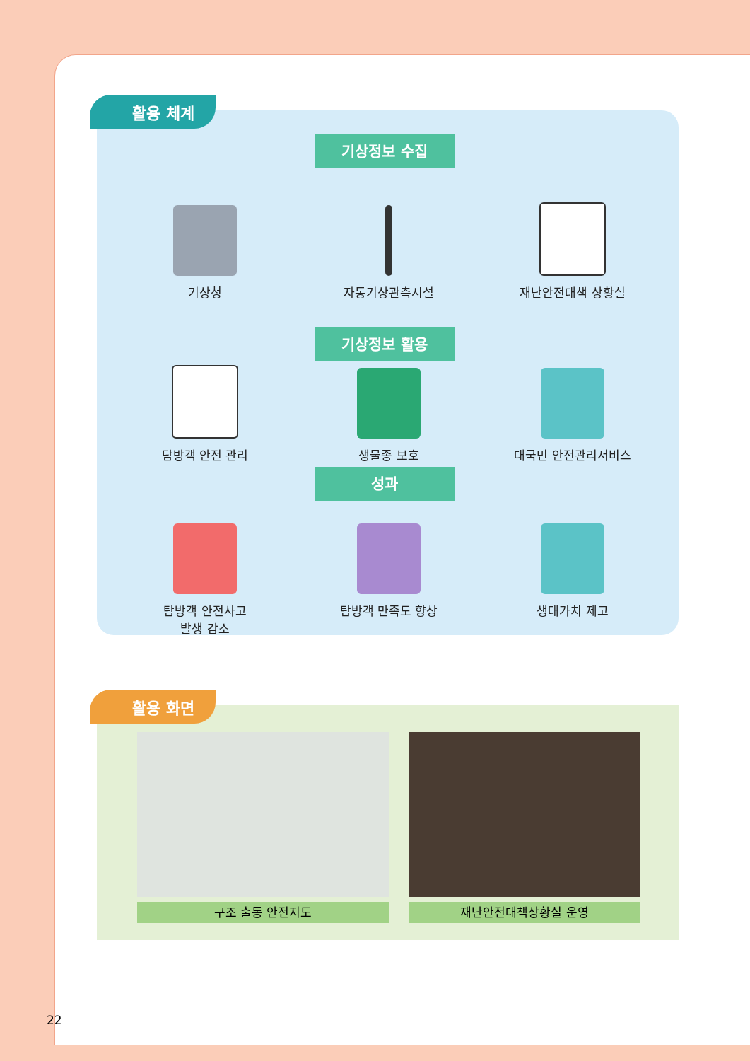활용 체계
기상정보 수집
기상청 자동기상관측시설 재난안전대책 상황실
기상정보 활용
탐방객 안전 관리 생물종 보호 대국민 안전관리서비스
성과
탐방객 안전사고
발생 감소
탐방객 만족도 향상 생태가치 제고
활용 화면
구조 출동 안전지도 재난안전대책상황실 운영
22